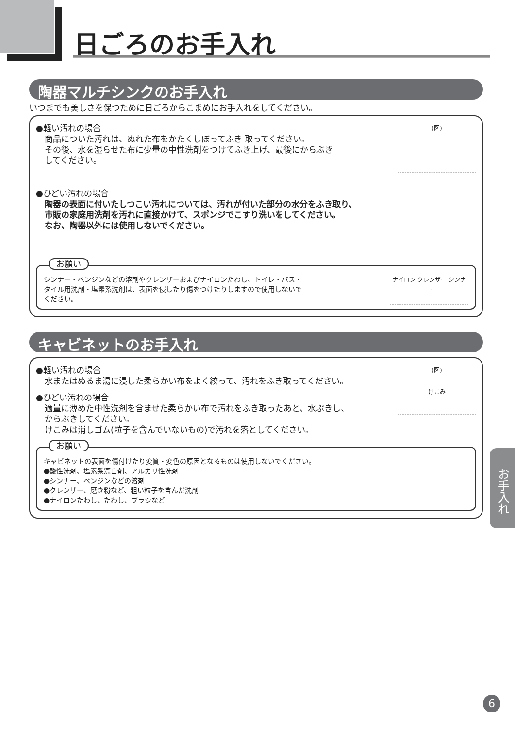日ごろのお手入れ
陶器マルチシンクのお手入れ
いつまでも美しさを保つために日ごろからこまめにお手入れをしてください。
(図)
●軽い汚れの場合
商品についた汚れは、ぬれた布をかたくしぼってふき 取ってください。
その後、水を湿らせた布に少量の中性洗剤をつけてふき上げ、最後にからぶき
してください。
●ひどい汚れの場合
陶器の表面に付いたしつこい汚れについては、汚れが付いた部分の水分をふき取り、
市販の家庭用洗剤を汚れに直接かけて、スポンジでこすり洗いをしてください。
なお、陶器以外には使用しないでください。
お願い
ナイロン クレンザー シンナー
シンナー・ベンジンなどの溶剤やクレンザーおよびナイロンたわし、トイレ・バス・
タイル用洗剤・塩素系洗剤は、表面を侵したり傷をつけたりしますので使用しないで
ください。
キャビネットのお手入れ
(図)
けこみ
●軽い汚れの場合
水またはぬるま湯に浸した柔らかい布をよく絞って、汚れをふき取ってください。
●ひどい汚れの場合
適量に薄めた中性洗剤を含ませた柔らかい布で汚れをふき取ったあと、水ぶきし、
からぶきしてください。
けこみは消しゴム(粒子を含んでいないもの)で汚れを落としてください。
お願い
キャビネットの表面を傷付けたり変質・変色の原因となるものは使用しないでください。
●酸性洗剤、塩素系漂白剤、アルカリ性洗剤
●シンナー、ベンジンなどの溶剤
●クレンザー、磨き粉など、粗い粒子を含んだ洗剤
●ナイロンたわし、たわし、ブラシなど
お手入れ
6